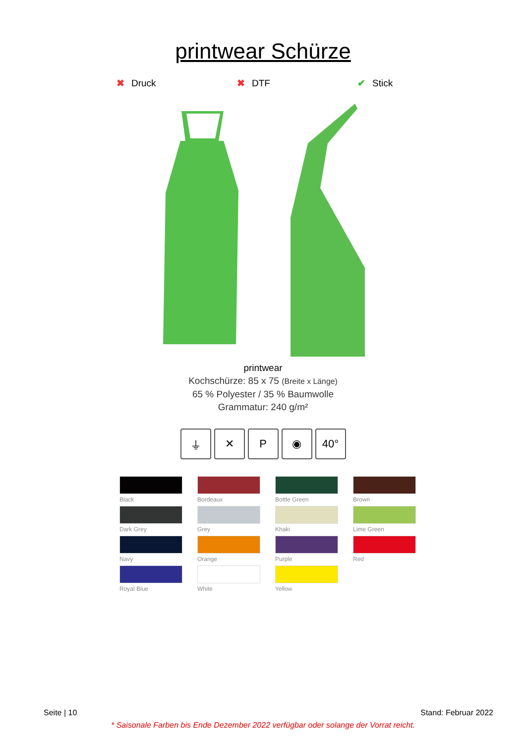printwear Schürze
✖ Druck ✖ DTF ✔ Stick
printwear
Kochschürze: 85 x 75 (Breite x Länge)
65 % Polyester / 35 % Baumwolle
Grammatur: 240 g/m²
⏚ ✕ P ◉ 40°
Black
Bordeaux
Bottle Green
Brown
Dark Grey
Grey
Khaki
Lime Green
Navy
Orange
Purple
Red
Royal Blue
White
Yellow
Seite | 10 Stand: Februar 2022
* Saisonale Farben bis Ende Dezember 2022 verfügbar oder solange der Vorrat reicht.